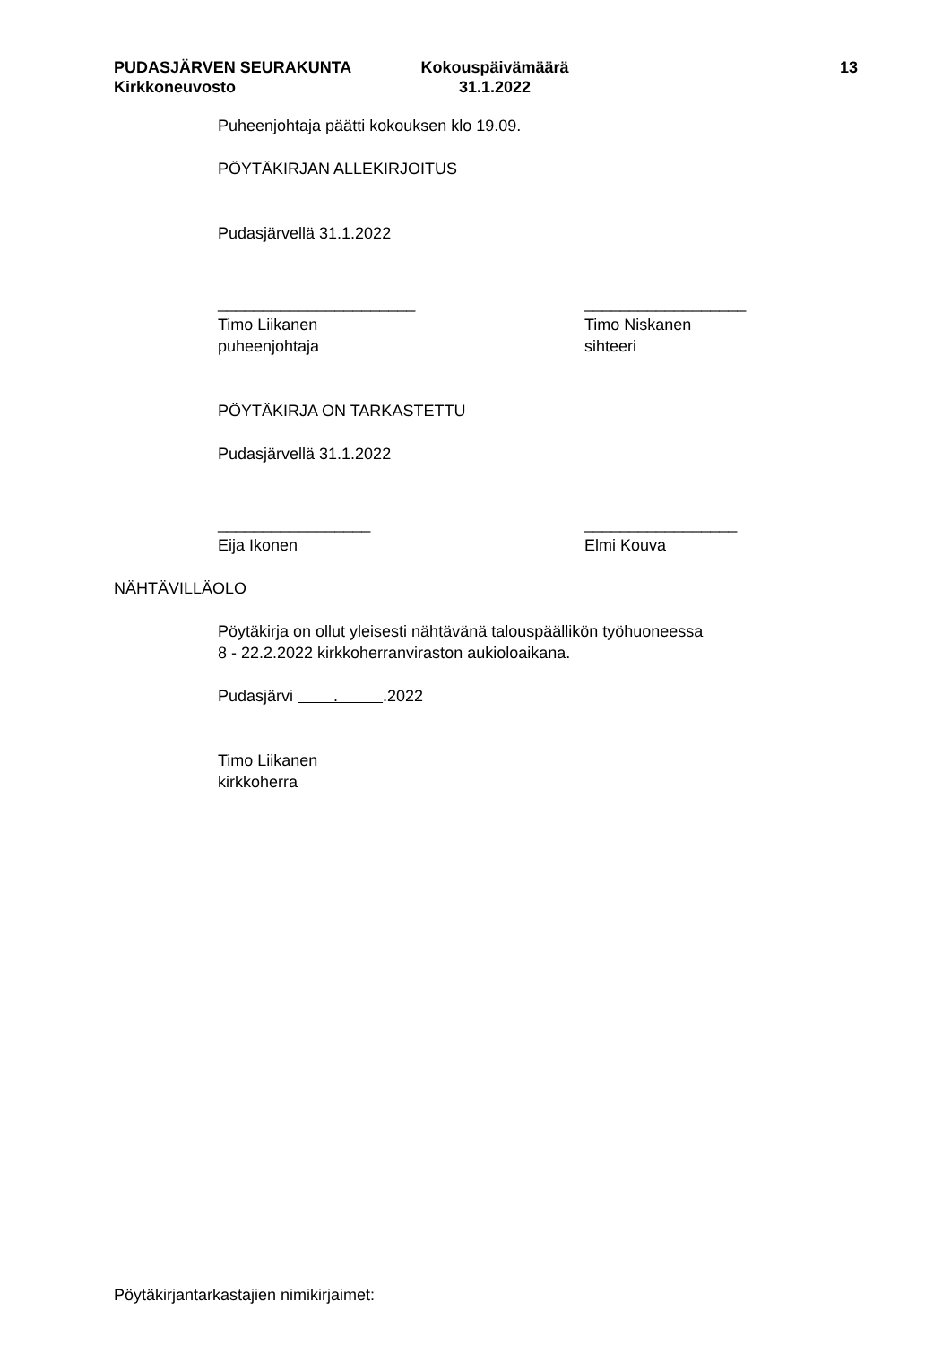PUDASJÄRVEN SEURAKUNTA
Kirkkoneuvosto
Kokouspäivämäärä
31.1.2022
13
Puheenjohtaja päätti kokouksen klo 19.09.
PÖYTÄKIRJAN ALLEKIRJOITUS
Pudasjärvellä 31.1.2022
______________________
Timo Liikanen
puheenjohtaja
__________________
Timo Niskanen
sihteeri
PÖYTÄKIRJA ON TARKASTETTU
Pudasjärvellä 31.1.2022
_________________
Eija Ikonen
_________________
Elmi Kouva
NÄHTÄVILLÄOLO
Pöytäkirja on ollut yleisesti nähtävänä talouspäällikön työhuoneessa
8 - 22.2.2022 kirkkoherranviraston aukioloaikana.
Pudasjärvi . .2022
Timo Liikanen
kirkkoherra
Pöytäkirjantarkastajien nimikirjaimet: